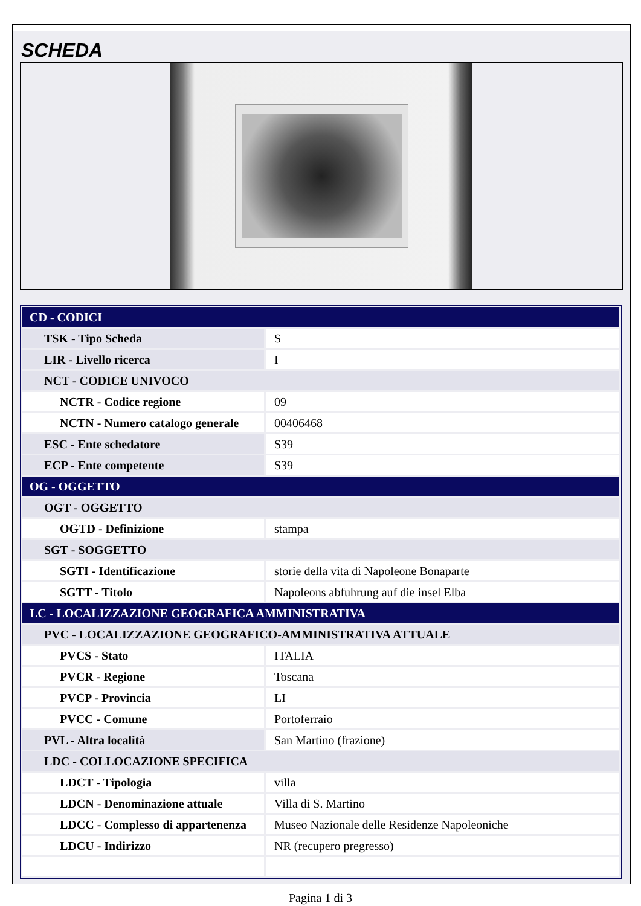SCHEDA
| CD - CODICI | |
| TSK - Tipo Scheda | S |
| LIR - Livello ricerca | I |
| NCT - CODICE UNIVOCO | |
| NCTR - Codice regione | 09 |
| NCTN - Numero catalogo generale | 00406468 |
| ESC - Ente schedatore | S39 |
| ECP - Ente competente | S39 |
| OG - OGGETTO | |
| OGT - OGGETTO | |
| OGTD - Definizione | stampa |
| SGT - SOGGETTO | |
| SGTI - Identificazione | storie della vita di Napoleone Bonaparte |
| SGTT - Titolo | Napoleons abfuhrung auf die insel Elba |
| LC - LOCALIZZAZIONE GEOGRAFICA AMMINISTRATIVA | |
| PVC - LOCALIZZAZIONE GEOGRAFICO-AMMINISTRATIVA ATTUALE | |
| PVCS - Stato | ITALIA |
| PVCR - Regione | Toscana |
| PVCP - Provincia | LI |
| PVCC - Comune | Portoferraio |
| PVL - Altra località | San Martino (frazione) |
| LDC - COLLOCAZIONE SPECIFICA | |
| LDCT - Tipologia | villa |
| LDCN - Denominazione attuale | Villa di S. Martino |
| LDCC - Complesso di appartenenza | Museo Nazionale delle Residenze Napoleoniche |
| LDCU - Indirizzo | NR (recupero pregresso) |
Pagina 1 di 3